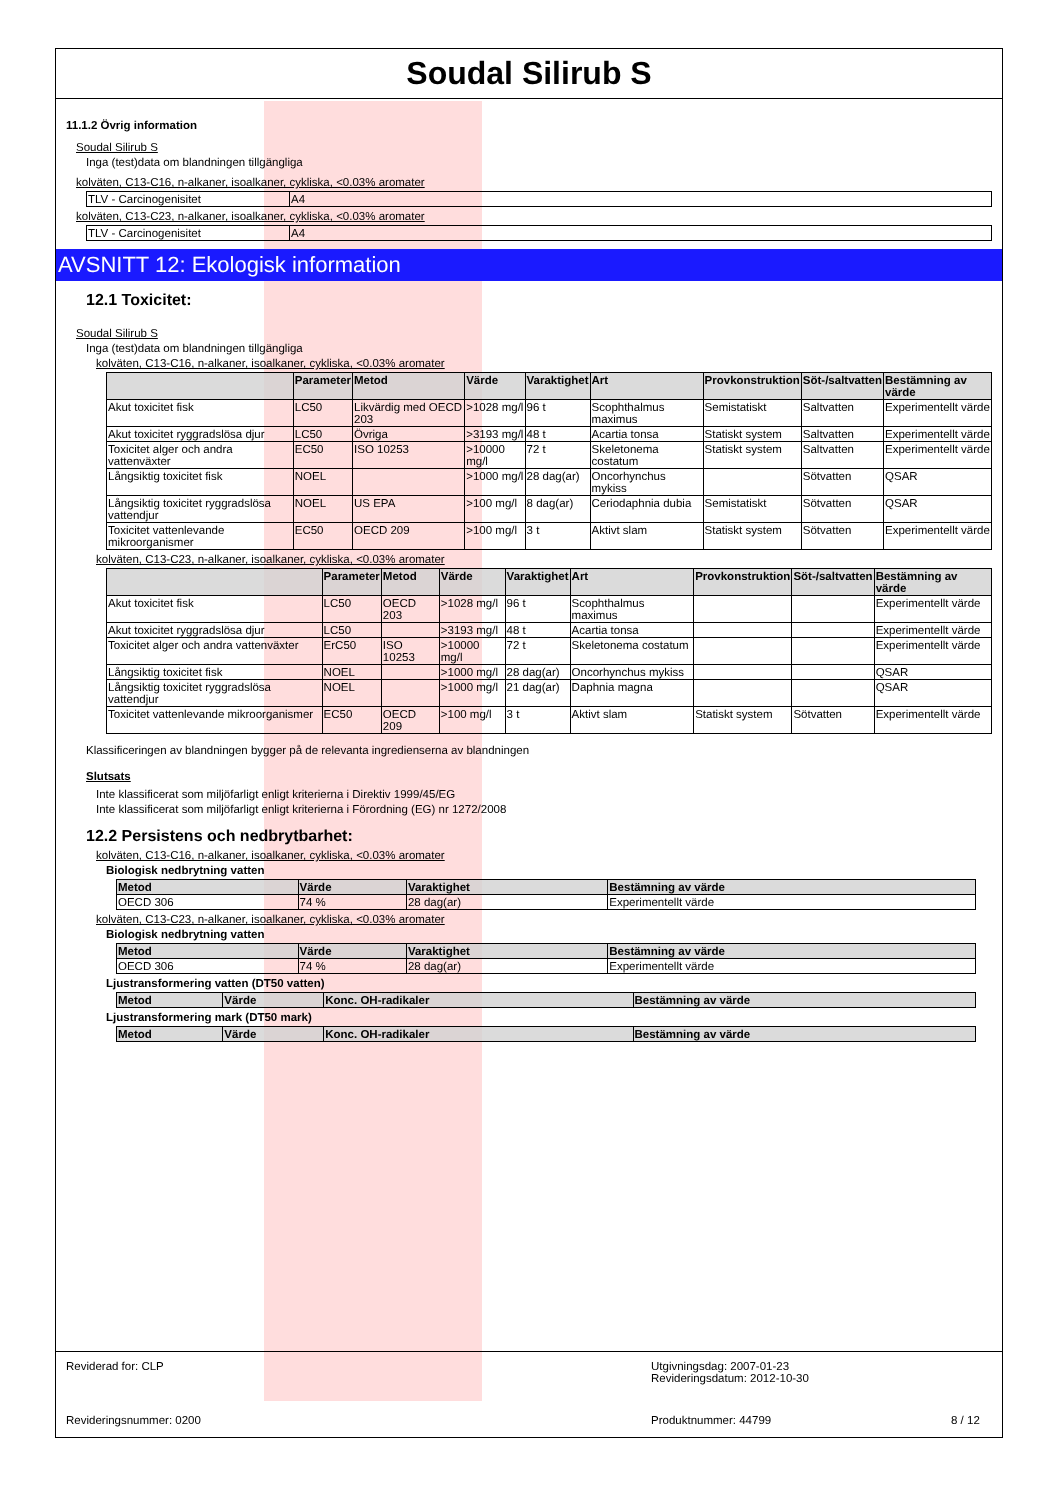Soudal Silirub S
11.1.2 Övrig information
Soudal Silirub S
Inga (test)data om blandningen tillgängliga
kolväten, C13-C16, n-alkaner, isoalkaner, cykliska, <0.03% aromater
| TLV - Carcinogenisitet | A4 |
kolväten, C13-C23, n-alkaner, isoalkaner, cykliska, <0.03% aromater
| TLV - Carcinogenisitet | A4 |
AVSNITT 12: Ekologisk information
12.1 Toxicitet:
Soudal Silirub S
Inga (test)data om blandningen tillgängliga
kolväten, C13-C16, n-alkaner, isoalkaner, cykliska, <0.03% aromater
| | Parameter | Metod | Värde | Varaktighet | Art | Provkonstruktion | Söt-/saltvatten | Bestämning av värde |
| --- | --- | --- | --- | --- | --- | --- | --- | --- |
| Akut toxicitet fisk | LC50 | Likvärdig med OECD 203 | >1028 mg/l | 96 t | Scophthalmus maximus | Semistatiskt | Saltvatten | Experimentellt värde |
| Akut toxicitet ryggradslösa djur | LC50 | Övriga | >3193 mg/l | 48 t | Acartia tonsa | Statiskt system | Saltvatten | Experimentellt värde |
| Toxicitet alger och andra vattenväxter | EC50 | ISO 10253 | >10000 mg/l | 72 t | Skeletonema costatum | Statiskt system | Saltvatten | Experimentellt värde |
| Långsiktig toxicitet fisk | NOEL | | >1000 mg/l | 28 dag(ar) | Oncorhynchus mykiss | | Sötvatten | QSAR |
| Långsiktig toxicitet ryggradslösa vattendjur | NOEL | US EPA | >100 mg/l | 8 dag(ar) | Ceriodaphnia dubia | Semistatiskt | Sötvatten | QSAR |
| Toxicitet vattenlevande mikroorganismer | EC50 | OECD 209 | >100 mg/l | 3 t | Aktivt slam | Statiskt system | Sötvatten | Experimentellt värde |
kolväten, C13-C23, n-alkaner, isoalkaner, cykliska, <0.03% aromater
| | Parameter | Metod | Värde | Varaktighet | Art | Provkonstruktion | Söt-/saltvatten | Bestämning av värde |
| --- | --- | --- | --- | --- | --- | --- | --- | --- |
| Akut toxicitet fisk | LC50 | OECD 203 | >1028 mg/l | 96 t | Scophthalmus maximus | | | Experimentellt värde |
| Akut toxicitet ryggradslösa djur | LC50 | | >3193 mg/l | 48 t | Acartia tonsa | | | Experimentellt värde |
| Toxicitet alger och andra vattenväxter | ErC50 | ISO 10253 | >10000 mg/l | 72 t | Skeletonema costatum | | | Experimentellt värde |
| Långsiktig toxicitet fisk | NOEL | | >1000 mg/l | 28 dag(ar) | Oncorhynchus mykiss | | | QSAR |
| Långsiktig toxicitet ryggradslösa vattendjur | NOEL | | >1000 mg/l | 21 dag(ar) | Daphnia magna | | | QSAR |
| Toxicitet vattenlevande mikroorganismer | EC50 | OECD 209 | >100 mg/l | 3 t | Aktivt slam | Statiskt system | Sötvatten | Experimentellt värde |
Klassificeringen av blandningen bygger på de relevanta ingredienserna av blandningen
Slutsats
Inte klassificerat som miljöfarligt enligt kriterierna i Direktiv 1999/45/EG
Inte klassificerat som miljöfarligt enligt kriterierna i Förordning (EG) nr 1272/2008
12.2 Persistens och nedbrytbarhet:
kolväten, C13-C16, n-alkaner, isoalkaner, cykliska, <0.03% aromater
Biologisk nedbrytning vatten
| Metod | Värde | Varaktighet | Bestämning av värde |
| --- | --- | --- | --- |
| OECD 306 | 74 % | 28 dag(ar) | Experimentellt värde |
kolväten, C13-C23, n-alkaner, isoalkaner, cykliska, <0.03% aromater
Biologisk nedbrytning vatten
| Metod | Värde | Varaktighet | Bestämning av värde |
| --- | --- | --- | --- |
| OECD 306 | 74 % | 28 dag(ar) | Experimentellt värde |
Ljustransformering vatten (DT50 vatten)
| Metod | Värde | Konc. OH-radikaler | Bestämning av värde |
| --- | --- | --- | --- |
Ljustransformering mark (DT50 mark)
| Metod | Värde | Konc. OH-radikaler | Bestämning av värde |
| --- | --- | --- | --- |
Reviderad for: CLP Utgivningsdag: 2007-01-23
Revideringsdatum: 2012-10-30
Revideringsnummer: 0200 Produktnummer: 44799 8 / 12